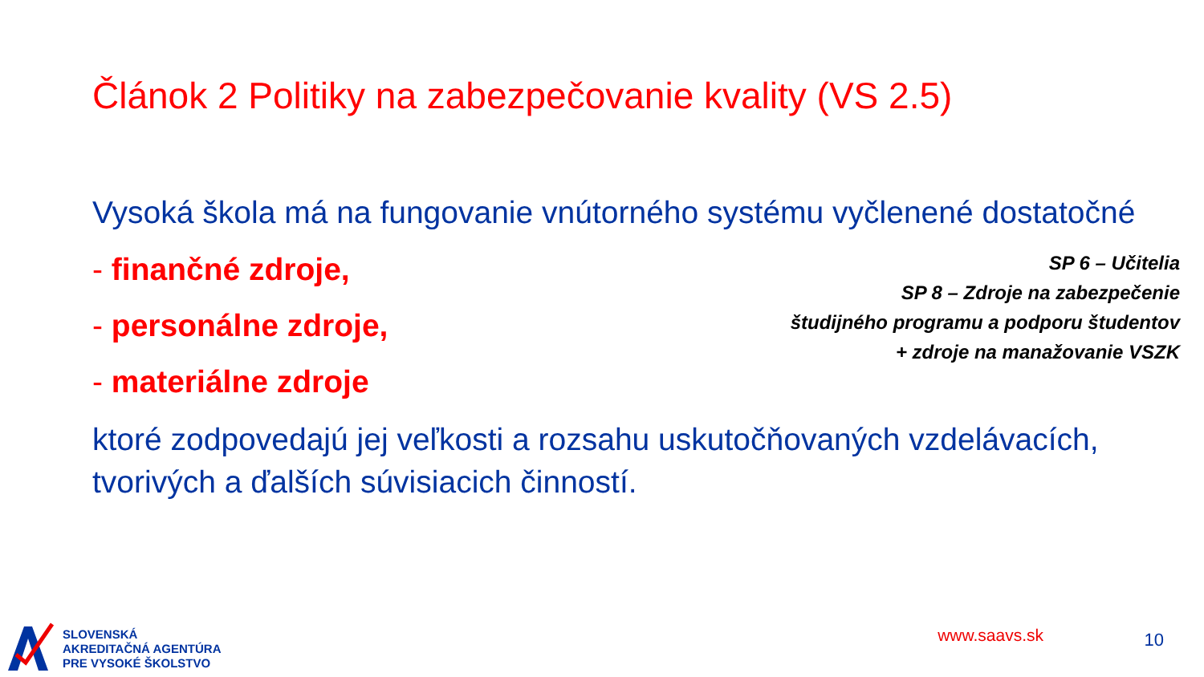Článok 2 Politiky na zabezpečovanie kvality (VS 2.5)
Vysoká škola má na fungovanie vnútorného systému vyčlenené dostatočné
- finančné zdroje,
- personálne zdroje,
- materiálne zdroje
SP 6 – Učitelia
SP 8 – Zdroje na zabezpečenie
študijného programu a podporu študentov
+ zdroje na manažovanie VSZK
ktoré zodpovedajú jej veľkosti a rozsahu uskutočňovaných vzdelávacích, tvorivých a ďalších súvisiacich činností.
SLOVENSKÁ
AKREDITAČNÁ AGENTÚRA
PRE VYSOKÉ ŠKOLSTVO
www.saavs.sk 10